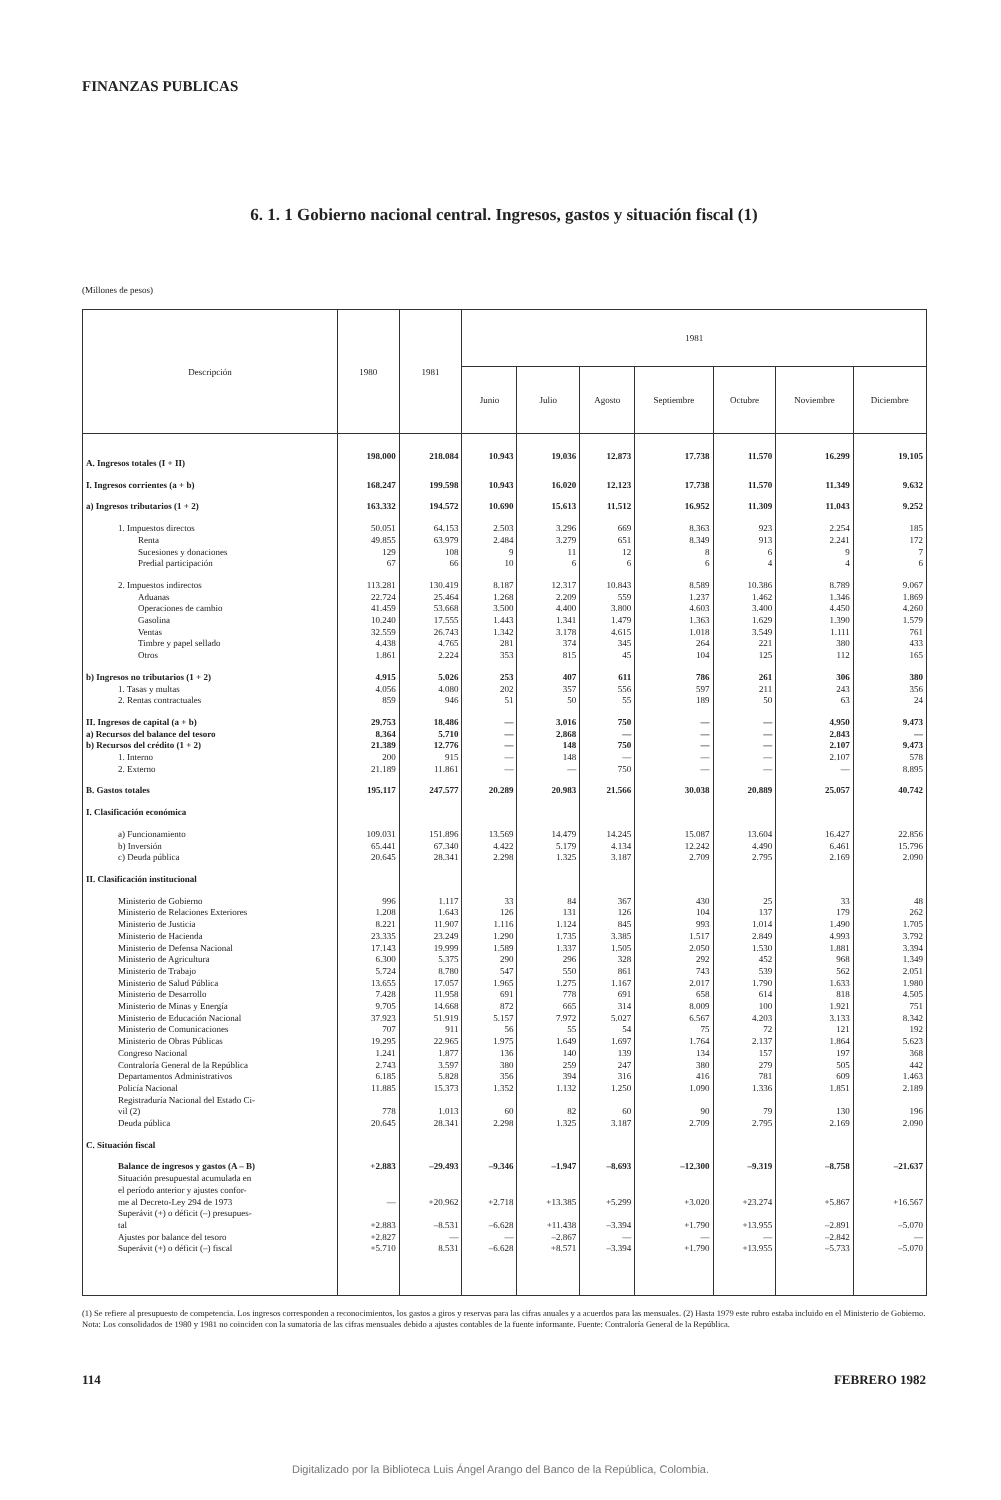FINANZAS PUBLICAS
6. 1. 1 Gobierno nacional central. Ingresos, gastos y situación fiscal (1)
(Millones de pesos)
| Descripción | 1980 | 1981 | 1981 | | | | | | |
| --- | --- | --- | --- | --- | --- | --- | --- | --- | --- |
| | | | Junio | Julio | Agosto | Septiembre | Octubre | Noviembre | Diciembre |
| A. Ingresos totales (I + II) | 198.000 | 218.084 | 10.943 | 19.036 | 12.873 | 17.738 | 11.570 | 16.299 | 19.105 |
| I. Ingresos corrientes (a + b) | 168.247 | 199.598 | 10.943 | 16.020 | 12.123 | 17.738 | 11.570 | 11.349 | 9.632 |
| a) Ingresos tributarios (1 + 2) | 163.332 | 194.572 | 10.690 | 15.613 | 11.512 | 16.952 | 11.309 | 11.043 | 9.252 |
| 1. Impuestos directos | 50.051 | 64.153 | 2.503 | 3.296 | 669 | 8.363 | 923 | 2.254 | 185 |
| Renta | 49.855 | 63.979 | 2.484 | 3.279 | 651 | 8.349 | 913 | 2.241 | 172 |
| Sucesiones y donaciones | 129 | 108 | 9 | 11 | 12 | 8 | 6 | 9 | 7 |
| Predial participación | 67 | 66 | 10 | 6 | 6 | 6 | 4 | 4 | 6 |
| 2. Impuestos indirectos | 113.281 | 130.419 | 8.187 | 12.317 | 10.843 | 8.589 | 10.386 | 8.789 | 9.067 |
| Aduanas | 22.724 | 25.464 | 1.268 | 2.209 | 559 | 1.237 | 1.462 | 1.346 | 1.869 |
| Operaciones de cambio | 41.459 | 53.668 | 3.500 | 4.400 | 3.800 | 4.603 | 3.400 | 4.450 | 4.260 |
| Gasolina | 10.240 | 17.555 | 1.443 | 1.341 | 1.479 | 1.363 | 1.629 | 1.390 | 1.579 |
| Ventas | 32.559 | 26.743 | 1.342 | 3.178 | 4.615 | 1.018 | 3.549 | 1.111 | 761 |
| Timbre y papel sellado | 4.438 | 4.765 | 281 | 374 | 345 | 264 | 221 | 380 | 433 |
| Otros | 1.861 | 2.224 | 353 | 815 | 45 | 104 | 125 | 112 | 165 |
| b) Ingresos no tributarios (1 + 2) | 4.915 | 5.026 | 253 | 407 | 611 | 786 | 261 | 306 | 380 |
| 1. Tasas y multas | 4.056 | 4.080 | 202 | 357 | 556 | 597 | 211 | 243 | 356 |
| 2. Rentas contractuales | 859 | 946 | 51 | 50 | 55 | 189 | 50 | 63 | 24 |
| II. Ingresos de capital (a + b) | 29.753 | 18.486 | — | 3.016 | 750 | — | — | 4.950 | 9.473 |
| a) Recursos del balance del tesoro | 8.364 | 5.710 | — | 2.868 | — | — | — | 2.843 | — |
| b) Recursos del crédito (1 + 2) | 21.389 | 12.776 | — | 148 | 750 | — | — | 2.107 | 9.473 |
| 1. Interno | 200 | 915 | — | 148 | — | — | — | 2.107 | 578 |
| 2. Externo | 21.189 | 11.861 | — | — | 750 | — | — | — | 8.895 |
| B. Gastos totales | 195.117 | 247.577 | 20.289 | 20.983 | 21.566 | 30.038 | 20.889 | 25.057 | 40.742 |
| I. Clasificación económica | | | | | | | | | |
| a) Funcionamiento | 109.031 | 151.896 | 13.569 | 14.479 | 14.245 | 15.087 | 13.604 | 16.427 | 22.856 |
| b) Inversión | 65.441 | 67.340 | 4.422 | 5.179 | 4.134 | 12.242 | 4.490 | 6.461 | 15.796 |
| c) Deuda pública | 20.645 | 28.341 | 2.298 | 1.325 | 3.187 | 2.709 | 2.795 | 2.169 | 2.090 |
| II. Clasificación institucional | | | | | | | | | |
| Ministerio de Gobierno | 996 | 1.117 | 33 | 84 | 367 | 430 | 25 | 33 | 48 |
| Ministerio de Relaciones Exteriores | 1.208 | 1.643 | 126 | 131 | 126 | 104 | 137 | 179 | 262 |
| Ministerio de Justicia | 8.221 | 11.907 | 1.116 | 1.124 | 845 | 993 | 1.014 | 1.490 | 1.705 |
| Ministerio de Hacienda | 23.335 | 23.249 | 1.290 | 1.735 | 3.385 | 1.517 | 2.849 | 4.993 | 3.792 |
| Ministerio de Defensa Nacional | 17.143 | 19.999 | 1.589 | 1.337 | 1.505 | 2.050 | 1.530 | 1.881 | 3.394 |
| Ministerio de Agricultura | 6.300 | 5.375 | 290 | 296 | 328 | 292 | 452 | 968 | 1.349 |
| Ministerio de Trabajo | 5.724 | 8.780 | 547 | 550 | 861 | 743 | 539 | 562 | 2.051 |
| Ministerio de Salud Pública | 13.655 | 17.057 | 1.965 | 1.275 | 1.167 | 2.017 | 1.790 | 1.633 | 1.980 |
| Ministerio de Desarrollo | 7.428 | 11.958 | 691 | 778 | 691 | 658 | 614 | 818 | 4.505 |
| Ministerio de Minas y Energía | 9.705 | 14.668 | 872 | 665 | 314 | 8.009 | 100 | 1.921 | 751 |
| Ministerio de Educación Nacional | 37.923 | 51.919 | 5.157 | 7.972 | 5.027 | 6.567 | 4.203 | 3.133 | 8.342 |
| Ministerio de Comunicaciones | 707 | 911 | 56 | 55 | 54 | 75 | 72 | 121 | 192 |
| Ministerio de Obras Públicas | 19.295 | 22.965 | 1.975 | 1.649 | 1.697 | 1.764 | 2.137 | 1.864 | 5.623 |
| Congreso Nacional | 1.241 | 1.877 | 136 | 140 | 139 | 134 | 157 | 197 | 368 |
| Contraloría General de la República | 2.743 | 3.597 | 380 | 259 | 247 | 380 | 279 | 505 | 442 |
| Departamentos Administrativos | 6.185 | 5.828 | 356 | 394 | 316 | 416 | 781 | 609 | 1.463 |
| Policía Nacional | 11.885 | 15.373 | 1.352 | 1.132 | 1.250 | 1.090 | 1.336 | 1.851 | 2.189 |
| Registraduría Nacional del Estado Ci- vil (2) | 778 | 1.013 | 60 | 82 | 60 | 90 | 79 | 130 | 196 |
| Deuda pública | 20.645 | 28.341 | 2.298 | 1.325 | 3.187 | 2.709 | 2.795 | 2.169 | 2.090 |
| C. Situación fiscal | | | | | | | | | |
| Balance de ingresos y gastos (A – B) | +2.883 | –29.493 | –9.346 | –1.947 | –8.693 | –12.300 | –9.319 | –8.758 | –21.637 |
| Situación presupuestal acumulada en el período anterior y ajustes confor- me al Decreto-Ley 294 de 1973 | — | +20.962 | +2.718 | +13.385 | +5.299 | +3.020 | +23.274 | +5.867 | +16.567 |
| Superávit (+) o déficit (–) presupues- tal | +2.883 | –8.531 | –6.628 | +11.438 | –3.394 | +1.790 | +13.955 | –2.891 | –5.070 |
| Ajustes por balance del tesoro | +2.827 | — | — | –2.867 | — | — | — | –2.842 | — |
| Superávit (+) o déficit (–) fiscal | +5.710 | 8.531 | –6.628 | +8.571 | –3.394 | +1.790 | +13.955 | –5.733 | –5.070 |
(1) Se refiere al presupuesto de competencia. Los ingresos corresponden a reconocimientos, los gastos a giros y reservas para las cifras anuales y a acuerdos para las mensuales. (2) Hasta 1979 este rubro estaba incluido en el Ministerio de Gobierno. Nota: Los consolidados de 1980 y 1981 no coinciden con la sumatoria de las cifras mensuales debido a ajustes contables de la fuente informante. Fuente: Contraloría General de la República.
114 FEBRERO 1982
Digitalizado por la Biblioteca Luis Ángel Arango del Banco de la República, Colombia.